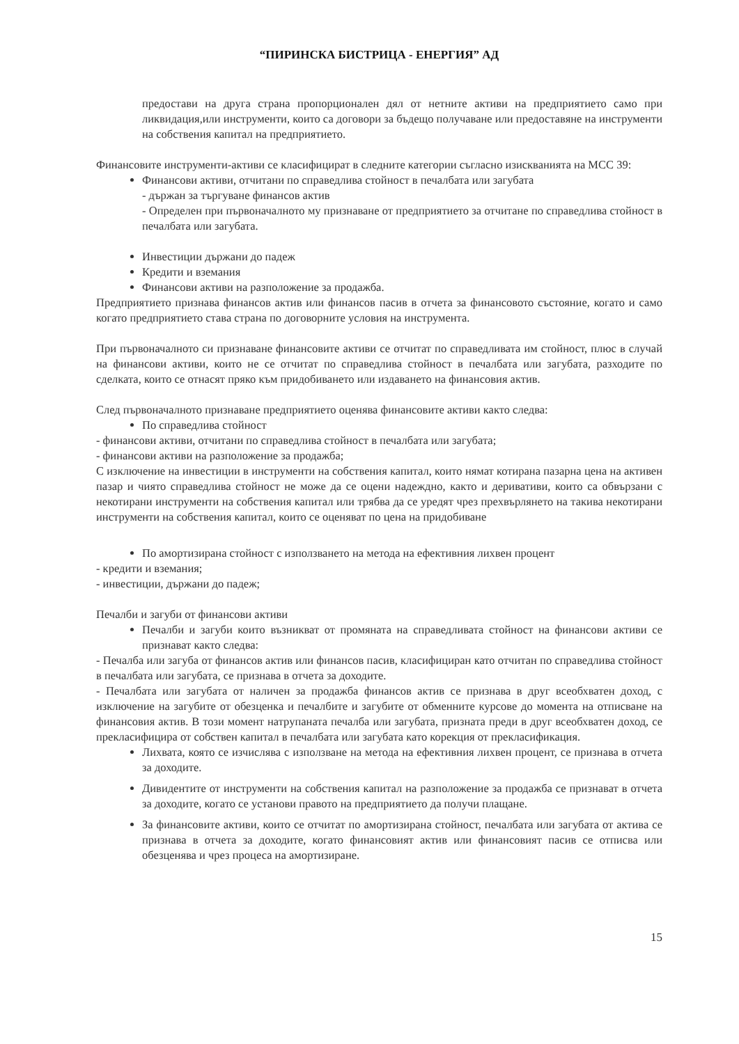“ПИРИНСКА БИСТРИЦА - ЕНЕРГИЯ” АД
предостави на друга страна пропорционален дял от нетните активи на предприятието само при ликвидация,или инструменти, които са договори за бъдещо получаване или предоставяне на инструменти на собствения капитал на предприятието.
Финансовите инструменти-активи се класифицират в следните категории съгласно изискванията на МСС 39:
Финансови активи, отчитани по справедлива стойност в печалбата или загубата
- държан за търгуване финансов актив
- Определен при първоначалното му признаване от предприятието за отчитане по справедлива стойност в печалбата или загубата.
Инвестиции държани до падеж
Кредити и вземания
Финансови активи на разположение за продажба.
Предприятието признава финансов актив или финансов пасив в отчета за финансовото състояние, когато и само когато предприятието става страна по договорните условия на инструмента.
При първоначалното си признаване финансовите активи се отчитат по справедливата им стойност, плюс в случай на финансови активи, които не се отчитат по справедлива стойност в печалбата или загубата, разходите по сделката, които се отнасят пряко към придобиването или издаването на финансовия актив.
След първоначалното признаване предприятието оценява финансовите активи както следва:
По справедлива стойност
- финансови активи, отчитани по справедлива стойност в печалбата или загубата;
- финансови активи на разположение за продажба;
С изключение на инвестиции в инструменти на собствения капитал, които нямат котирана пазарна цена на активен пазар и чиято справедлива стойност не може да се оцени надеждно, както и деривативи, които са обвързани с некотирани инструменти на собствения капитал или трябва да се уредят чрез прехвърлянето на такива некотирани инструменти на собствения капитал, които се оценяват по цена на придобиване
По амортизирана стойност с използването на метода на ефективния лихвен процент
- кредити и вземания;
- инвестиции, държани до падеж;
Печалби и загуби от финансови активи
Печалби и загуби които възникват от промяната на справедливата стойност на финансови активи се признават както следва:
- Печалба или загуба от финансов актив или финансов пасив, класифициран като отчитан по справедлива стойност в печалбата или загубата, се признава в отчета за доходите.
- Печалбата или загубата от наличен за продажба финансов актив се признава в друг всеобхватен доход, с изключение на загубите от обезценка и печалбите и загубите от обменните курсове до момента на отписване на финансовия актив. В този момент натрупаната печалба или загубата, призната преди в друг всеобхватен доход, се прекласифицира от собствен капитал в печалбата или загубата като корекция от прекласификация.
Лихвата, която се изчислява с използване на метода на ефективния лихвен процент, се признава в отчета за доходите.
Дивидентите от инструменти на собствения капитал на разположение за продажба се признават в отчета за доходите, когато се установи правото на предприятието да получи плащане.
За финансовите активи, които се отчитат по амортизирана стойност, печалбата или загубата от актива се признава в отчета за доходите, когато финансовият актив или финансовият пасив се отписва или обезценява и чрез процеса на амортизиране.
15